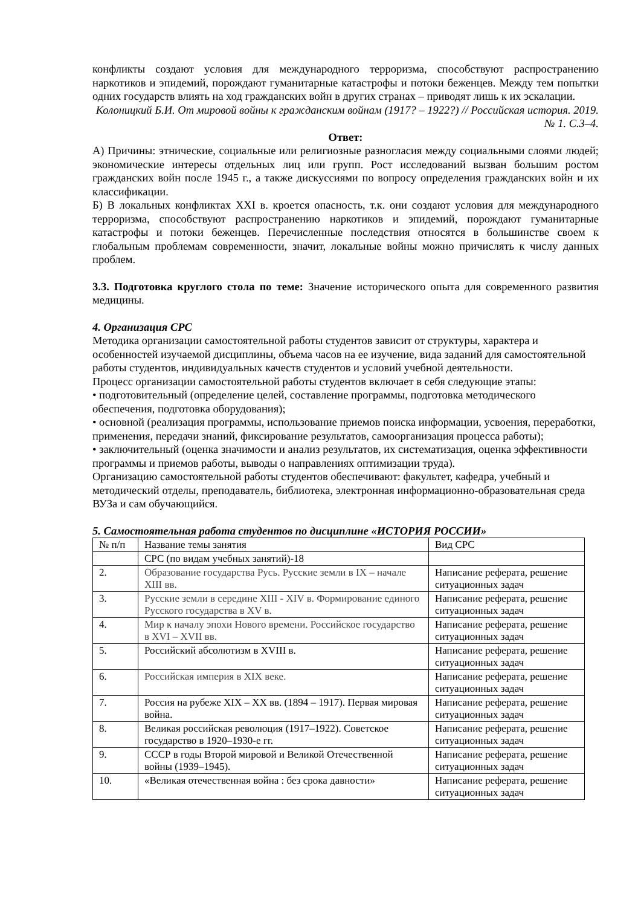конфликты создают условия для международного терроризма, способствуют распространению наркотиков и эпидемий, порождают гуманитарные катастрофы и потоки беженцев. Между тем попытки одних государств влиять на ход гражданских войн в других странах – приводят лишь к их эскалации.
Колоницкий Б.И. От мировой войны к гражданским войнам (1917? – 1922?) // Российская история. 2019. № 1. С.3–4.
Ответ:
А) Причины: этнические, социальные или религиозные разногласия между социальными слоями людей; экономические интересы отдельных лиц или групп. Рост исследований вызван большим ростом гражданских войн после 1945 г., а также дискуссиями по вопросу определения гражданских войн и их классификации.
Б) В локальных конфликтах XXI в. кроется опасность, т.к. они создают условия для международного терроризма, способствуют распространению наркотиков и эпидемий, порождают гуманитарные катастрофы и потоки беженцев. Перечисленные последствия относятся в большинстве своем к глобальным проблемам современности, значит, локальные войны можно причислять к числу данных проблем.
3.3. Подготовка круглого стола по теме: Значение исторического опыта для современного развития медицины.
4. Организация СРС
Методика организации самостоятельной работы студентов зависит от структуры, характера и особенностей изучаемой дисциплины, объема часов на ее изучение, вида заданий для самостоятельной работы студентов, индивидуальных качеств студентов и условий учебной деятельности.
Процесс организации самостоятельной работы студентов включает в себя следующие этапы:
• подготовительный (определение целей, составление программы, подготовка методического обеспечения, подготовка оборудования);
• основной (реализация программы, использование приемов поиска информации, усвоения, переработки, применения, передачи знаний, фиксирование результатов, самоорганизация процесса работы);
• заключительный (оценка значимости и анализ результатов, их систематизация, оценка эффективности программы и приемов работы, выводы о направлениях оптимизации труда).
Организацию самостоятельной работы студентов обеспечивают: факультет, кафедра, учебный и методический отделы, преподаватель, библиотека, электронная информационно-образовательная среда ВУЗа и сам обучающийся.
5. Самостоятельная работа студентов по дисциплине «ИСТОРИЯ РОССИИ»
| № п/п | Название темы занятия | Вид СРС |
| | СРС (по видам учебных занятий)-18 | |
| 2. | Образование государства Русь. Русские земли в IX – начале XIII вв. | Написание реферата, решение ситуационных задач |
| 3. | Русские земли в середине XIII - XIV в. Формирование единого Русского государства в XV в. | Написание реферата, решение ситуационных задач |
| 4. | Мир к началу эпохи Нового времени. Российское государство в XVI – XVII вв. | Написание реферата, решение ситуационных задач |
| 5. | Российский абсолютизм в XVIII в. | Написание реферата, решение ситуационных задач |
| 6. | Российская империя в XIX веке. | Написание реферата, решение ситуационных задач |
| 7. | Россия на рубеже XIX – XX вв. (1894 – 1917). Первая мировая война. | Написание реферата, решение ситуационных задач |
| 8. | Великая российская революция (1917–1922). Советское государство в 1920–1930-е гг. | Написание реферата, решение ситуационных задач |
| 9. | СССР в годы Второй мировой и Великой Отечественной войны (1939–1945). | Написание реферата, решение ситуационных задач |
| 10. | «Великая отечественная война : без срока давности» | Написание реферата, решение ситуационных задач |